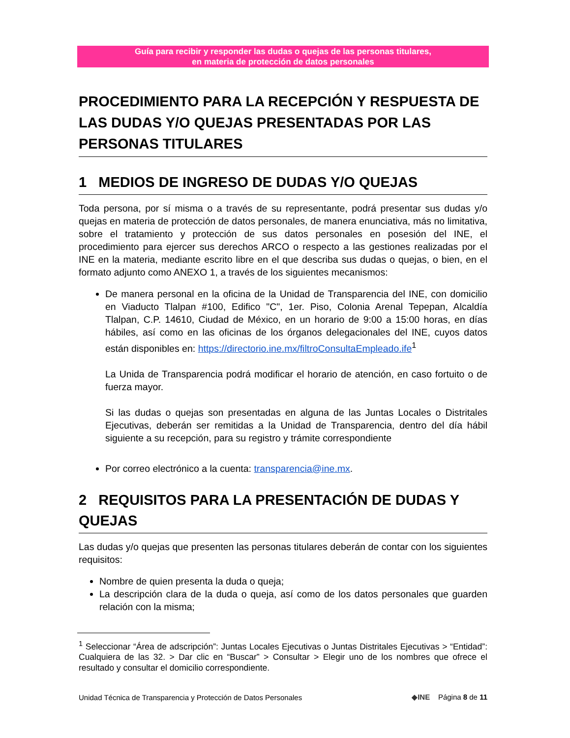Guía para recibir y responder las dudas o quejas de las personas titulares,
en materia de protección de datos personales
PROCEDIMIENTO PARA LA RECEPCIÓN Y RESPUESTA DE LAS DUDAS Y/O QUEJAS PRESENTADAS POR LAS PERSONAS TITULARES
1 MEDIOS DE INGRESO DE DUDAS Y/O QUEJAS
Toda persona, por sí misma o a través de su representante, podrá presentar sus dudas y/o quejas en materia de protección de datos personales, de manera enunciativa, más no limitativa, sobre el tratamiento y protección de sus datos personales en posesión del INE, el procedimiento para ejercer sus derechos ARCO o respecto a las gestiones realizadas por el INE en la materia, mediante escrito libre en el que describa sus dudas o quejas, o bien, en el formato adjunto como ANEXO 1, a través de los siguientes mecanismos:
De manera personal en la oficina de la Unidad de Transparencia del INE, con domicilio en Viaducto Tlalpan #100, Edifico "C", 1er. Piso, Colonia Arenal Tepepan, Alcaldía Tlalpan, C.P. 14610, Ciudad de México, en un horario de 9:00 a 15:00 horas, en días hábiles, así como en las oficinas de los órganos delegacionales del INE, cuyos datos están disponibles en: https://directorio.ine.mx/filtroConsultaEmpleado.ife<sup>1</sup>
La Unida de Transparencia podrá modificar el horario de atención, en caso fortuito o de fuerza mayor.
Si las dudas o quejas son presentadas en alguna de las Juntas Locales o Distritales Ejecutivas, deberán ser remitidas a la Unidad de Transparencia, dentro del día hábil siguiente a su recepción, para su registro y trámite correspondiente
Por correo electrónico a la cuenta: transparencia@ine.mx.
2 REQUISITOS PARA LA PRESENTACIÓN DE DUDAS Y QUEJAS
Las dudas y/o quejas que presenten las personas titulares deberán de contar con los siguientes requisitos:
Nombre de quien presenta la duda o queja;
La descripción clara de la duda o queja, así como de los datos personales que guarden relación con la misma;
<sup>1</sup> Seleccionar “Área de adscripción”: Juntas Locales Ejecutivas o Juntas Distritales Ejecutivas > “Entidad”: Cualquiera de las 32. > Dar clic en “Buscar” > Consultar > Elegir uno de los nombres que ofrece el resultado y consultar el domicilio correspondiente.
Unidad Técnica de Transparencia y Protección de Datos Personales ◆INE Página 8 de 11